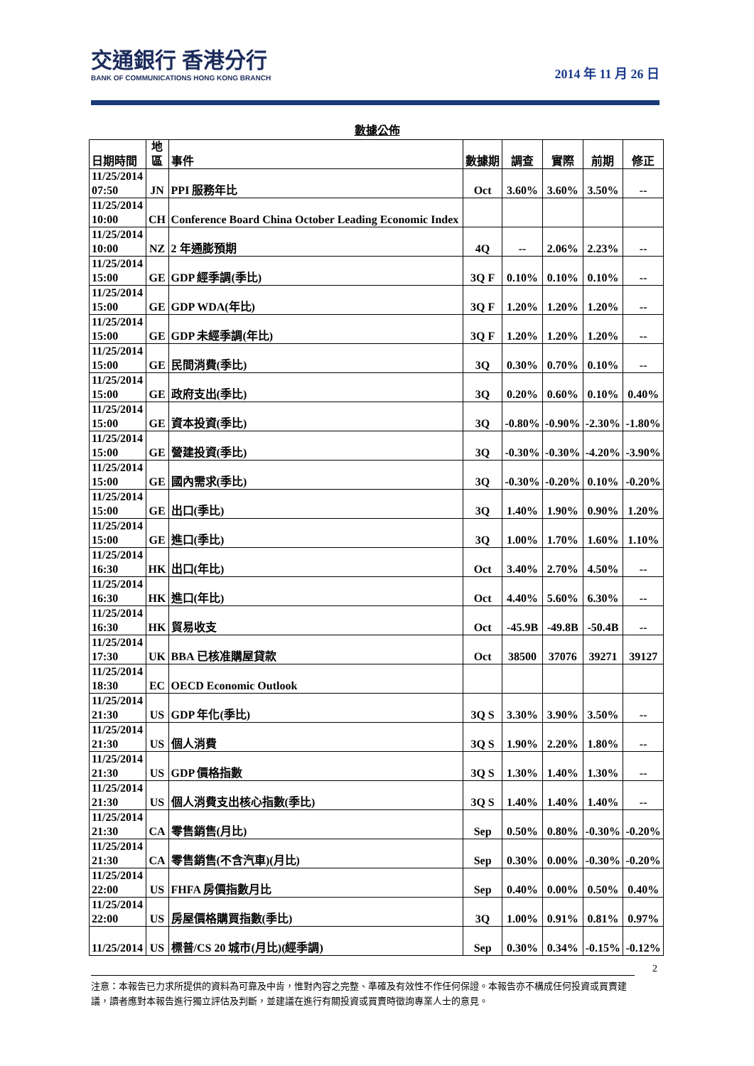交通銀行 香港分行
BANK OF COMMUNICATIONS HONG KONG BRANCH
2014 年 11 月 26 日
數據公佈
| 日期時間 | 地 區 | 事件 | 數據期 | 調查 | 實際 | 前期 | 修正 |
| --- | --- | --- | --- | --- | --- | --- | --- |
| 11/25/2014 07:50 | JN | PPI 服務年比 | Oct | 3.60% | 3.60% | 3.50% | -- |
| 11/25/2014 10:00 | CH | Conference Board China October Leading Economic Index | | | | | |
| 11/25/2014 10:00 | NZ | 2 年通膨預期 | 4Q | -- | 2.06% | 2.23% | -- |
| 11/25/2014 15:00 | GE | GDP 經季調(季比) | 3Q F | 0.10% | 0.10% | 0.10% | -- |
| 11/25/2014 15:00 | GE | GDP WDA(年比) | 3Q F | 1.20% | 1.20% | 1.20% | -- |
| 11/25/2014 15:00 | GE | GDP 未經季調(年比) | 3Q F | 1.20% | 1.20% | 1.20% | -- |
| 11/25/2014 15:00 | GE | 民間消費(季比) | 3Q | 0.30% | 0.70% | 0.10% | -- |
| 11/25/2014 15:00 | GE | 政府支出(季比) | 3Q | 0.20% | 0.60% | 0.10% | 0.40% |
| 11/25/2014 15:00 | GE | 資本投資(季比) | 3Q | -0.80% | -0.90% | -2.30% | -1.80% |
| 11/25/2014 15:00 | GE | 營建投資(季比) | 3Q | -0.30% | -0.30% | -4.20% | -3.90% |
| 11/25/2014 15:00 | GE | 國內需求(季比) | 3Q | -0.30% | -0.20% | 0.10% | -0.20% |
| 11/25/2014 15:00 | GE | 出口(季比) | 3Q | 1.40% | 1.90% | 0.90% | 1.20% |
| 11/25/2014 15:00 | GE | 進口(季比) | 3Q | 1.00% | 1.70% | 1.60% | 1.10% |
| 11/25/2014 16:30 | HK | 出口(年比) | Oct | 3.40% | 2.70% | 4.50% | -- |
| 11/25/2014 16:30 | HK | 進口(年比) | Oct | 4.40% | 5.60% | 6.30% | -- |
| 11/25/2014 16:30 | HK | 貿易收支 | Oct | -45.9B | -49.8B | -50.4B | -- |
| 11/25/2014 17:30 | UK | BBA 已核准購屋貸款 | Oct | 38500 | 37076 | 39271 | 39127 |
| 11/25/2014 18:30 | EC | OECD Economic Outlook | | | | | |
| 11/25/2014 21:30 | US | GDP 年化(季比) | 3Q S | 3.30% | 3.90% | 3.50% | -- |
| 11/25/2014 21:30 | US | 個人消費 | 3Q S | 1.90% | 2.20% | 1.80% | -- |
| 11/25/2014 21:30 | US | GDP 價格指數 | 3Q S | 1.30% | 1.40% | 1.30% | -- |
| 11/25/2014 21:30 | US | 個人消費支出核心指數(季比) | 3Q S | 1.40% | 1.40% | 1.40% | -- |
| 11/25/2014 21:30 | CA | 零售銷售(月比) | Sep | 0.50% | 0.80% | -0.30% | -0.20% |
| 11/25/2014 21:30 | CA | 零售銷售(不含汽車)(月比) | Sep | 0.30% | 0.00% | -0.30% | -0.20% |
| 11/25/2014 22:00 | US | FHFA 房價指數月比 | Sep | 0.40% | 0.00% | 0.50% | 0.40% |
| 11/25/2014 22:00 | US | 房屋價格購買指數(季比) | 3Q | 1.00% | 0.91% | 0.81% | 0.97% |
| 11/25/2014 | US | 標普/CS 20 城市(月比)(經季調) | Sep | 0.30% | 0.34% | -0.15% | -0.12% |
2
注意：本報告已力求所提供的資料為可靠及中肯，惟對內容之完整、準確及有效性不作任何保證。本報告亦不構成任何投資或買賣建議，讀者應對本報告進行獨立評估及判斷，並建議在進行有關投資或買賣時徵詢專業人士的意見。